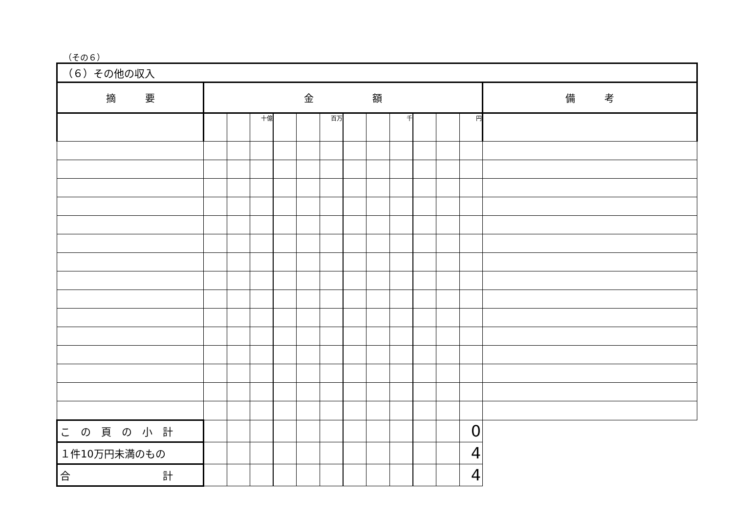（その６）
| （６）その他の収入 | | | | | | | | | | | | | |
| --- | --- | --- | --- | --- | --- | --- | --- | --- | --- | --- | --- | --- | --- |
| 摘 要 | 金 額 | | | | | | | | | | | | 備 考 |
| | | | 十億 | | | 百万 | | | 千 | | | 円 | |
| こ の 頁 の 小 計 | | | | | | | | | | | | 0 | |
| １件10万円未満のもの | | | | | | | | | | | | 4 | |
| 合 計 | | | | | | | | | | | | 4 | |